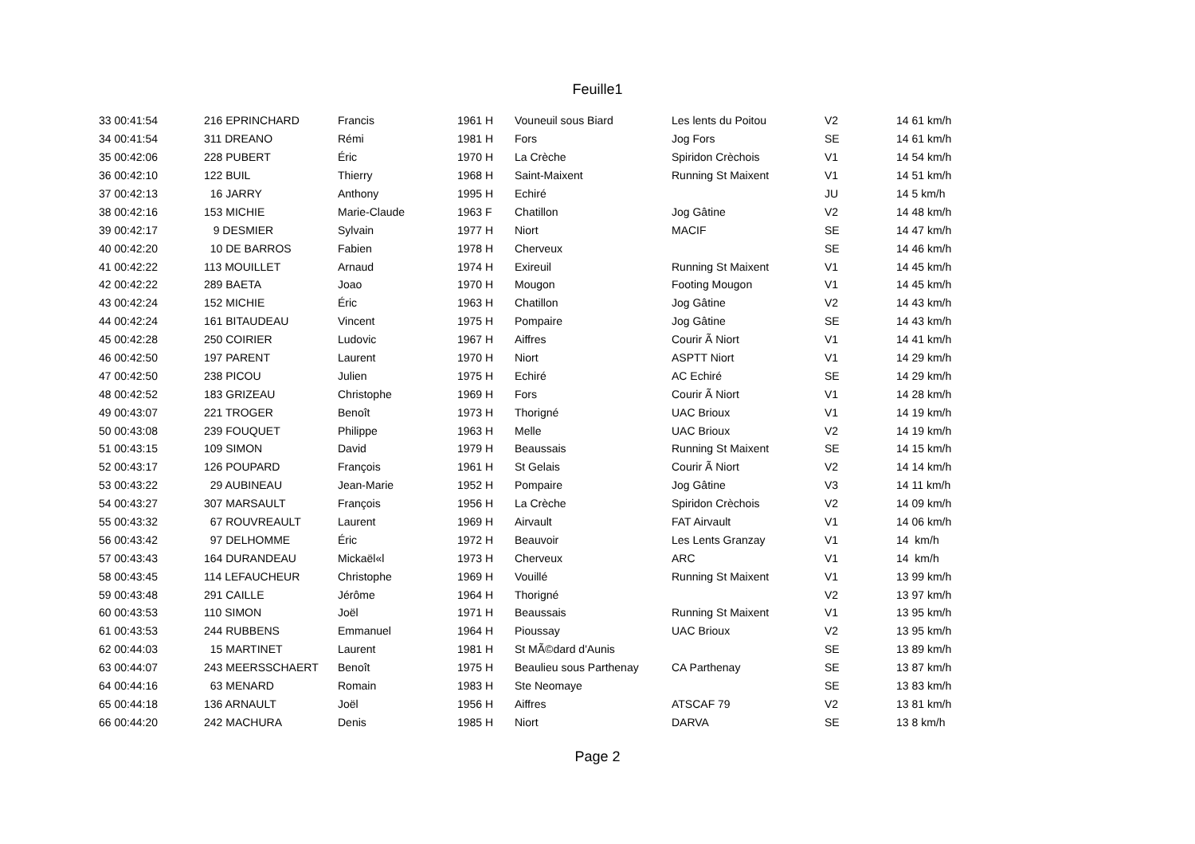Feuille1
| 33 00:41:54 | 216 EPRINCHARD | Francis | 1961 H | Vouneuil sous Biard | Les lents du Poitou | V2 | 14 61 km/h |
| 34 00:41:54 | 311 DREANO | Rémi | 1981 H | Fors | Jog Fors | SE | 14 61 km/h |
| 35 00:42:06 | 228 PUBERT | Éric | 1970 H | La Crèche | Spiridon Crèchois | V1 | 14 54 km/h |
| 36 00:42:10 | 122 BUIL | Thierry | 1968 H | Saint-Maixent | Running St Maixent | V1 | 14 51 km/h |
| 37 00:42:13 | 16 JARRY | Anthony | 1995 H | Echiré | | JU | 14 5 km/h |
| 38 00:42:16 | 153 MICHIE | Marie-Claude | 1963 F | Chatillon | Jog Gâtine | V2 | 14 48 km/h |
| 39 00:42:17 | 9 DESMIER | Sylvain | 1977 H | Niort | MACIF | SE | 14 47 km/h |
| 40 00:42:20 | 10 DE BARROS | Fabien | 1978 H | Cherveux | | SE | 14 46 km/h |
| 41 00:42:22 | 113 MOUILLET | Arnaud | 1974 H | Exireuil | Running St Maixent | V1 | 14 45 km/h |
| 42 00:42:22 | 289 BAETA | Joao | 1970 H | Mougon | Footing Mougon | V1 | 14 45 km/h |
| 43 00:42:24 | 152 MICHIE | Éric | 1963 H | Chatillon | Jog Gâtine | V2 | 14 43 km/h |
| 44 00:42:24 | 161 BITAUDEAU | Vincent | 1975 H | Pompaire | Jog Gâtine | SE | 14 43 km/h |
| 45 00:42:28 | 250 COIRIER | Ludovic | 1967 H | Aiffres | Courir Ã Niort | V1 | 14 41 km/h |
| 46 00:42:50 | 197 PARENT | Laurent | 1970 H | Niort | ASPTT Niort | V1 | 14 29 km/h |
| 47 00:42:50 | 238 PICOU | Julien | 1975 H | Echiré | AC Echiré | SE | 14 29 km/h |
| 48 00:42:52 | 183 GRIZEAU | Christophe | 1969 H | Fors | Courir Ã Niort | V1 | 14 28 km/h |
| 49 00:43:07 | 221 TROGER | Benoît | 1973 H | Thorigné | UAC Brioux | V1 | 14 19 km/h |
| 50 00:43:08 | 239 FOUQUET | Philippe | 1963 H | Melle | UAC Brioux | V2 | 14 19 km/h |
| 51 00:43:15 | 109 SIMON | David | 1979 H | Beaussais | Running St Maixent | SE | 14 15 km/h |
| 52 00:43:17 | 126 POUPARD | François | 1961 H | St Gelais | Courir Ã Niort | V2 | 14 14 km/h |
| 53 00:43:22 | 29 AUBINEAU | Jean-Marie | 1952 H | Pompaire | Jog Gâtine | V3 | 14 11 km/h |
| 54 00:43:27 | 307 MARSAULT | François | 1956 H | La Crèche | Spiridon Crèchois | V2 | 14 09 km/h |
| 55 00:43:32 | 67 ROUVREAULT | Laurent | 1969 H | Airvault | FAT Airvault | V1 | 14 06 km/h |
| 56 00:43:42 | 97 DELHOMME | Éric | 1972 H | Beauvoir | Les Lents Granzay | V1 | 14 km/h |
| 57 00:43:43 | 164 DURANDEAU | Mickaël«l | 1973 H | Cherveux | ARC | V1 | 14 km/h |
| 58 00:43:45 | 114 LEFAUCHEUR | Christophe | 1969 H | Vouillé | Running St Maixent | V1 | 13 99 km/h |
| 59 00:43:48 | 291 CAILLE | Jérôme | 1964 H | Thorigné | | V2 | 13 97 km/h |
| 60 00:43:53 | 110 SIMON | Joël | 1971 H | Beaussais | Running St Maixent | V1 | 13 95 km/h |
| 61 00:43:53 | 244 RUBBENS | Emmanuel | 1964 H | Pioussay | UAC Brioux | V2 | 13 95 km/h |
| 62 00:44:03 | 15 MARTINET | Laurent | 1981 H | St MÃ©dard d'Aunis | | SE | 13 89 km/h |
| 63 00:44:07 | 243 MEERSSCHAERT | Benoît | 1975 H | Beaulieu sous Parthenay | CA Parthenay | SE | 13 87 km/h |
| 64 00:44:16 | 63 MENARD | Romain | 1983 H | Ste Neomaye | | SE | 13 83 km/h |
| 65 00:44:18 | 136 ARNAULT | Joël | 1956 H | Aiffres | ATSCAF 79 | V2 | 13 81 km/h |
| 66 00:44:20 | 242 MACHURA | Denis | 1985 H | Niort | DARVA | SE | 13 8 km/h |
Page 2